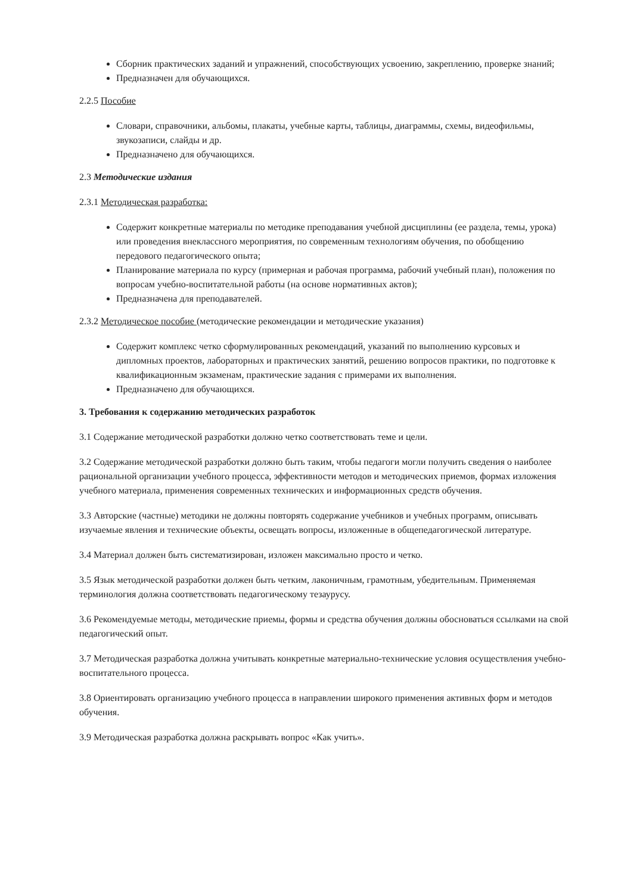Сборник практических заданий и упражнений, способствующих усвоению, закреплению, проверке знаний;
Предназначен для обучающихся.
2.2.5 Пособие
Словари, справочники, альбомы, плакаты, учебные карты, таблицы, диаграммы, схемы, видеофильмы, звукозаписи, слайды и др.
Предназначено для обучающихся.
2.3 Методические издания
2.3.1 Методическая разработка:
Содержит конкретные материалы по методике преподавания учебной дисциплины (ее раздела, темы, урока) или проведения внеклассного мероприятия, по современным технологиям обучения, по обобщению передового педагогического опыта;
Планирование материала по курсу (примерная и рабочая программа, рабочий учебный план), положения по вопросам учебно-воспитательной работы (на основе нормативных актов);
Предназначена для преподавателей.
2.3.2 Методическое пособие (методические рекомендации и методические указания)
Содержит комплекс четко сформулированных рекомендаций, указаний по выполнению курсовых и дипломных проектов, лабораторных и практических занятий, решению вопросов практики, по подготовке к квалификационным экзаменам, практические задания с примерами их выполнения.
Предназначено для обучающихся.
3. Требования к содержанию методических разработок
3.1 Содержание методической разработки должно четко соответствовать теме и цели.
3.2 Содержание методической разработки должно быть таким, чтобы педагоги могли получить сведения о наиболее рациональной организации учебного процесса, эффективности методов и методических приемов, формах изложения учебного материала, применения современных технических и информационных средств обучения.
3.3 Авторские (частные) методики не должны повторять содержание учебников и учебных программ, описывать изучаемые явления и технические объекты, освещать вопросы, изложенные в общепедагогической литературе.
3.4 Материал должен быть систематизирован, изложен максимально просто и четко.
3.5 Язык методической разработки должен быть четким, лаконичным, грамотным, убедительным. Применяемая терминология должна соответствовать педагогическому тезаурусу.
3.6 Рекомендуемые методы, методические приемы, формы и средства обучения должны обосноваться ссылками на свой педагогический опыт.
3.7 Методическая разработка должна учитывать конкретные материально-технические условия осуществления учебно-воспитательного процесса.
3.8 Ориентировать организацию учебного процесса в направлении широкого применения активных форм и методов обучения.
3.9 Методическая разработка должна раскрывать вопрос «Как учить».